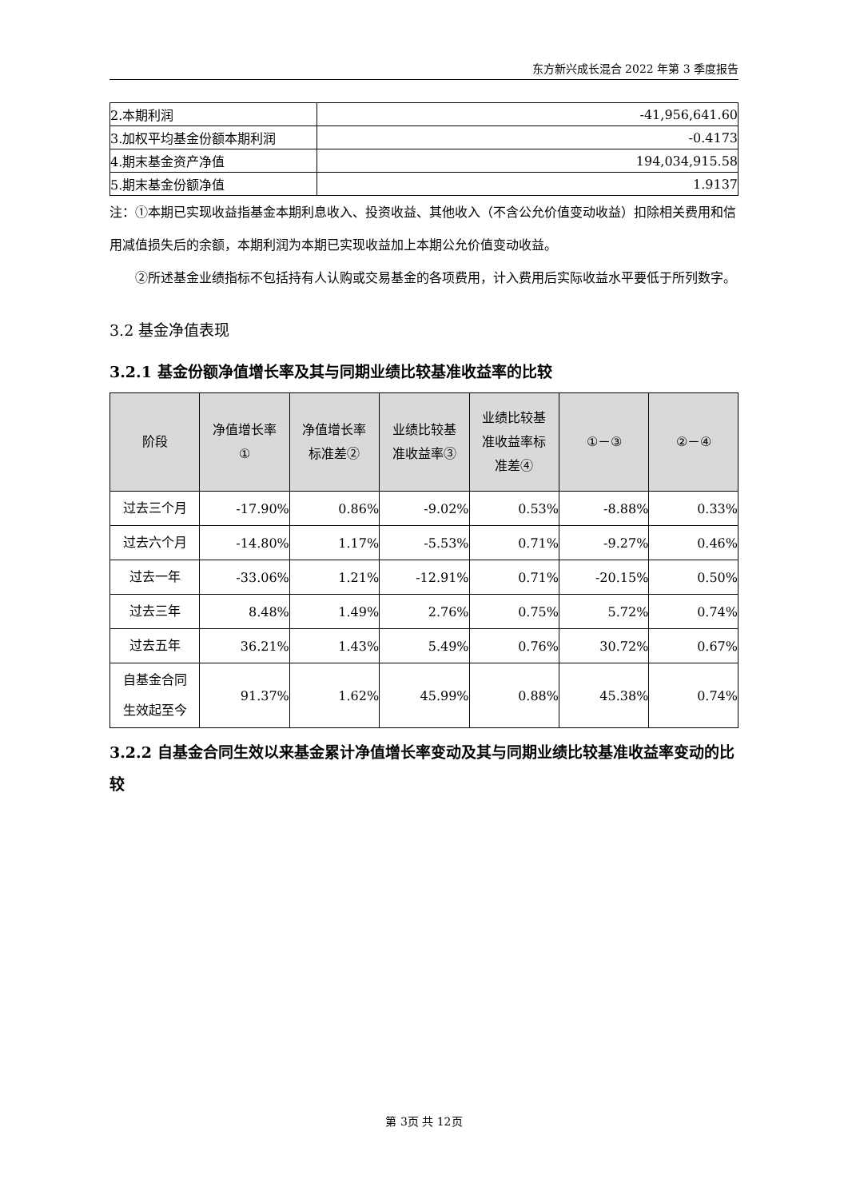东方新兴成长混合 2022 年第 3 季度报告
| 2.本期利润 | -41,956,641.60 |
| 3.加权平均基金份额本期利润 | -0.4173 |
| 4.期末基金资产净值 | 194,034,915.58 |
| 5.期末基金份额净值 | 1.9137 |
注：①本期已实现收益指基金本期利息收入、投资收益、其他收入（不含公允价值变动收益）扣除相关费用和信用减值损失后的余额，本期利润为本期已实现收益加上本期公允价值变动收益。
②所述基金业绩指标不包括持有人认购或交易基金的各项费用，计入费用后实际收益水平要低于所列数字。
3.2 基金净值表现
3.2.1 基金份额净值增长率及其与同期业绩比较基准收益率的比较
| 阶段 | 净值增长率 ① | 净值增长率 标准差② | 业绩比较基 准收益率③ | 业绩比较基 准收益率标 准差④ | ①－③ | ②－④ |
| --- | --- | --- | --- | --- | --- | --- |
| 过去三个月 | -17.90% | 0.86% | -9.02% | 0.53% | -8.88% | 0.33% |
| 过去六个月 | -14.80% | 1.17% | -5.53% | 0.71% | -9.27% | 0.46% |
| 过去一年 | -33.06% | 1.21% | -12.91% | 0.71% | -20.15% | 0.50% |
| 过去三年 | 8.48% | 1.49% | 2.76% | 0.75% | 5.72% | 0.74% |
| 过去五年 | 36.21% | 1.43% | 5.49% | 0.76% | 30.72% | 0.67% |
| 自基金合同 生效起至今 | 91.37% | 1.62% | 45.99% | 0.88% | 45.38% | 0.74% |
3.2.2 自基金合同生效以来基金累计净值增长率变动及其与同期业绩比较基准收益率变动的比较
第 3页 共 12页